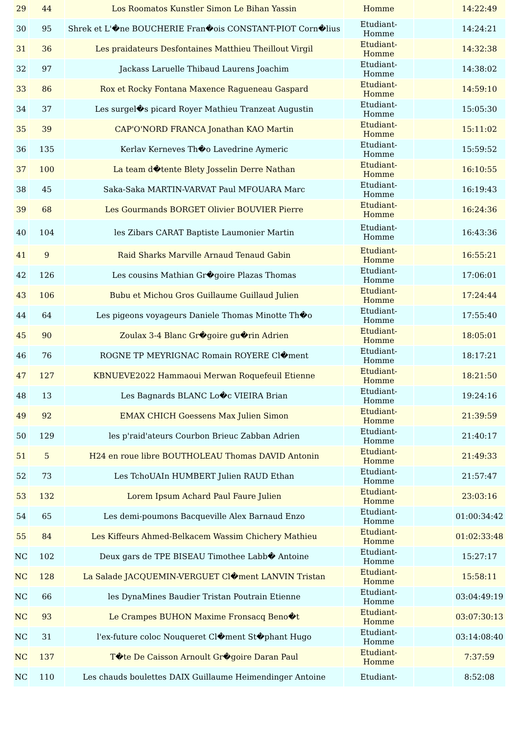| 29 | 44 | Los Roomatos Kunstler Simon Le Bihan Yassin | Homme | | 14:22:49 |
| 30 | 95 | Shrek et L'�ne BOUCHERIE Fran�ois CONSTANT-PIOT Corn�lius | Etudiant-Homme | | 14:24:21 |
| 31 | 36 | Les praidateurs Desfontaines Matthieu Theillout Virgil | Etudiant-Homme | | 14:32:38 |
| 32 | 97 | Jackass Laruelle Thibaud Laurens Joachim | Etudiant-Homme | | 14:38:02 |
| 33 | 86 | Rox et Rocky Fontana Maxence Ragueneau Gaspard | Etudiant-Homme | | 14:59:10 |
| 34 | 37 | Les surgel�s picard Royer Mathieu Tranzeat Augustin | Etudiant-Homme | | 15:05:30 |
| 35 | 39 | CAP'O'NORD FRANCA Jonathan KAO Martin | Etudiant-Homme | | 15:11:02 |
| 36 | 135 | Kerlav Kerneves Th�o Lavedrine Aymeric | Etudiant-Homme | | 15:59:52 |
| 37 | 100 | La team d�tente Blety Josselin Derre Nathan | Etudiant-Homme | | 16:10:55 |
| 38 | 45 | Saka-Saka MARTIN-VARVAT Paul MFOUARA Marc | Etudiant-Homme | | 16:19:43 |
| 39 | 68 | Les Gourmands BORGET Olivier BOUVIER Pierre | Etudiant-Homme | | 16:24:36 |
| 40 | 104 | les Zibars CARAT Baptiste Laumonier Martin | Etudiant-Homme | | 16:43:36 |
| 41 | 9 | Raid Sharks Marville Arnaud Tenaud Gabin | Etudiant-Homme | | 16:55:21 |
| 42 | 126 | Les cousins Mathian Gr�goire Plazas Thomas | Etudiant-Homme | | 17:06:01 |
| 43 | 106 | Bubu et Michou Gros Guillaume Guillaud Julien | Etudiant-Homme | | 17:24:44 |
| 44 | 64 | Les pigeons voyageurs Daniele Thomas Minotte Th�o | Etudiant-Homme | | 17:55:40 |
| 45 | 90 | Zoulax 3-4 Blanc Gr�goire gu�rin Adrien | Etudiant-Homme | | 18:05:01 |
| 46 | 76 | ROGNE TP MEYRIGNAC Romain ROYERE Cl�ment | Etudiant-Homme | | 18:17:21 |
| 47 | 127 | KBNUEVE2022 Hammaoui Merwan Roquefeuil Etienne | Etudiant-Homme | | 18:21:50 |
| 48 | 13 | Les Bagnards BLANC Lo�c VIEIRA Brian | Etudiant-Homme | | 19:24:16 |
| 49 | 92 | EMAX CHICH Goessens Max Julien Simon | Etudiant-Homme | | 21:39:59 |
| 50 | 129 | les p'raid'ateurs Courbon Brieuc Zabban Adrien | Etudiant-Homme | | 21:40:17 |
| 51 | 5 | H24 en roue libre BOUTHOLEAU Thomas DAVID Antonin | Etudiant-Homme | | 21:49:33 |
| 52 | 73 | Les TchoUAIn HUMBERT Julien RAUD Ethan | Etudiant-Homme | | 21:57:47 |
| 53 | 132 | Lorem Ipsum Achard Paul Faure Julien | Etudiant-Homme | | 23:03:16 |
| 54 | 65 | Les demi-poumons Bacqueville Alex Barnaud Enzo | Etudiant-Homme | | 01:00:34:42 |
| 55 | 84 | Les Kiffeurs Ahmed-Belkacem Wassim Chichery Mathieu | Etudiant-Homme | | 01:02:33:48 |
| NC | 102 | Deux gars de TPE BISEAU Timothee Labb� Antoine | Etudiant-Homme | | 15:27:17 |
| NC | 128 | La Salade JACQUEMIN-VERGUET Cl�ment LANVIN Tristan | Etudiant-Homme | | 15:58:11 |
| NC | 66 | les DynaMines Baudier Tristan Poutrain Etienne | Etudiant-Homme | | 03:04:49:19 |
| NC | 93 | Le Crampes BUHON Maxime Fronsacq Beno�t | Etudiant-Homme | | 03:07:30:13 |
| NC | 31 | l'ex-future coloc Nouqueret Cl�ment St�phant Hugo | Etudiant-Homme | | 03:14:08:40 |
| NC | 137 | T�te De Caisson Arnoult Gr�goire Daran Paul | Etudiant-Homme | | 7:37:59 |
| NC | 110 | Les chauds boulettes DAIX Guillaume Heimendinger Antoine | Etudiant- | | 8:52:08 |